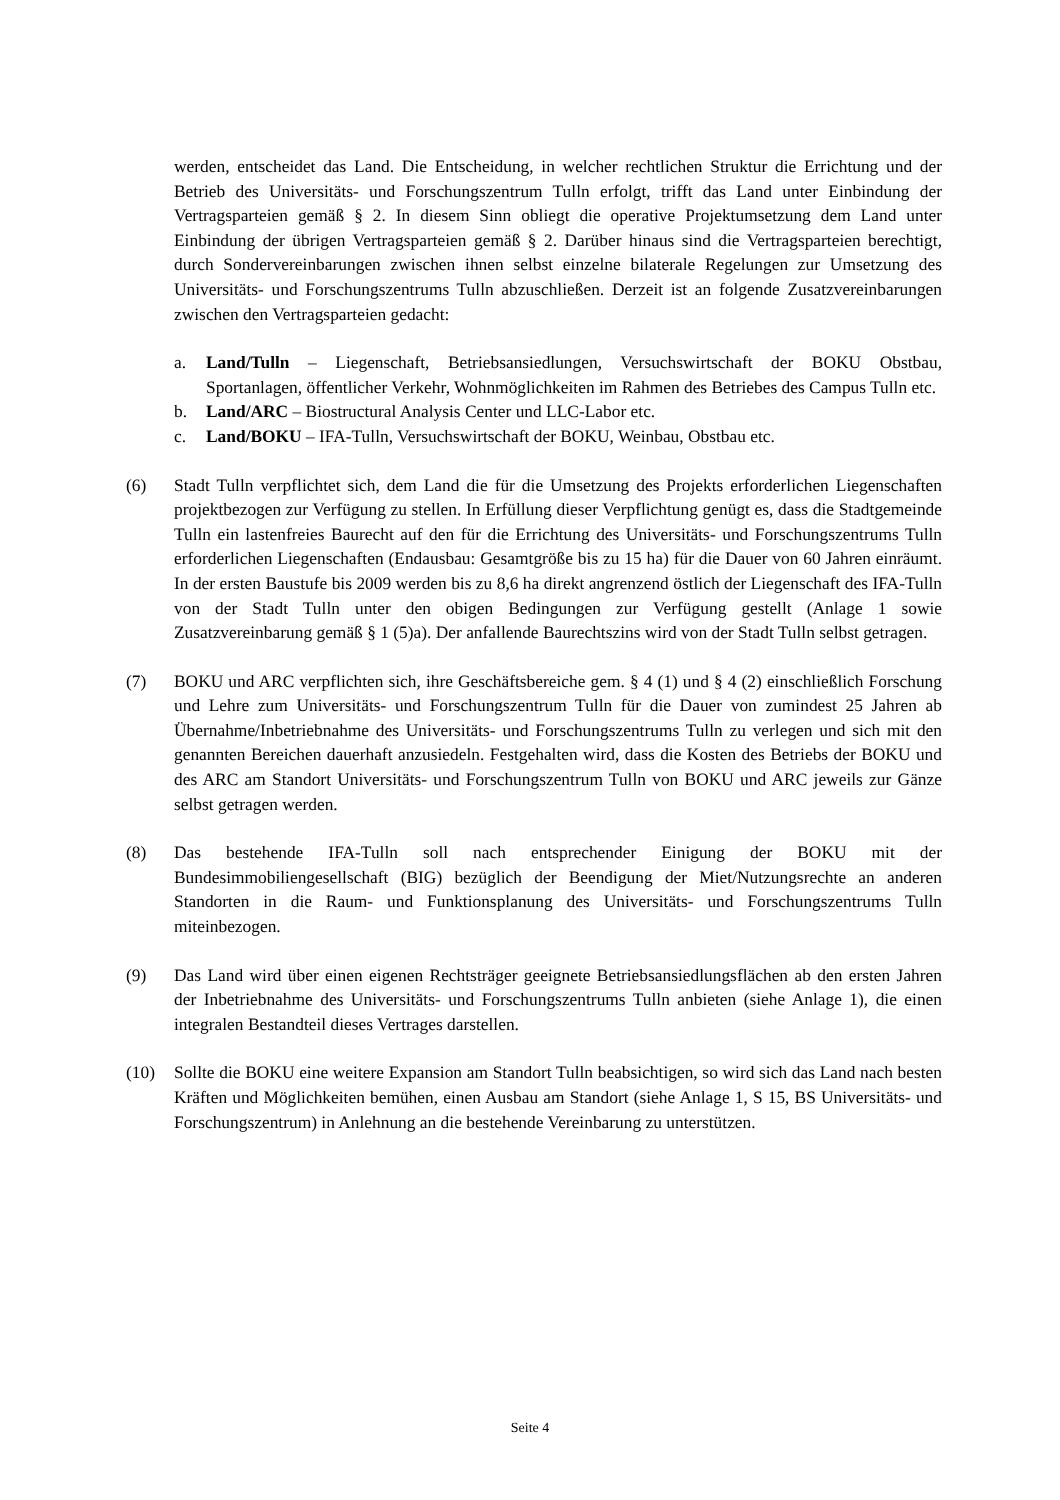werden, entscheidet das Land. Die Entscheidung, in welcher rechtlichen Struktur die Errichtung und der Betrieb des Universitäts- und Forschungszentrum Tulln erfolgt, trifft das Land unter Einbindung der Vertragsparteien gemäß § 2. In diesem Sinn obliegt die operative Projektumsetzung dem Land unter Einbindung der übrigen Vertragsparteien gemäß § 2. Darüber hinaus sind die Vertragsparteien berechtigt, durch Sondervereinbarungen zwischen ihnen selbst einzelne bilaterale Regelungen zur Umsetzung des Universitäts- und Forschungszentrums Tulln abzuschließen. Derzeit ist an folgende Zusatzvereinbarungen zwischen den Vertragsparteien gedacht:
a. Land/Tulln – Liegenschaft, Betriebsansiedlungen, Versuchswirtschaft der BOKU Obstbau, Sportanlagen, öffentlicher Verkehr, Wohnmöglichkeiten im Rahmen des Betriebes des Campus Tulln etc.
b. Land/ARC – Biostructural Analysis Center und LLC-Labor etc.
c. Land/BOKU – IFA-Tulln, Versuchswirtschaft der BOKU, Weinbau, Obstbau etc.
(6) Stadt Tulln verpflichtet sich, dem Land die für die Umsetzung des Projekts erforderlichen Liegenschaften projektbezogen zur Verfügung zu stellen. In Erfüllung dieser Verpflichtung genügt es, dass die Stadtgemeinde Tulln ein lastenfreies Baurecht auf den für die Errichtung des Universitäts- und Forschungszentrums Tulln erforderlichen Liegenschaften (Endausbau: Gesamtgröße bis zu 15 ha) für die Dauer von 60 Jahren einräumt. In der ersten Baustufe bis 2009 werden bis zu 8,6 ha direkt angrenzend östlich der Liegenschaft des IFA-Tulln von der Stadt Tulln unter den obigen Bedingungen zur Verfügung gestellt (Anlage 1 sowie Zusatzvereinbarung gemäß § 1 (5)a). Der anfallende Baurechtszins wird von der Stadt Tulln selbst getragen.
(7) BOKU und ARC verpflichten sich, ihre Geschäftsbereiche gem. § 4 (1) und § 4 (2) einschließlich Forschung und Lehre zum Universitäts- und Forschungszentrum Tulln für die Dauer von zumindest 25 Jahren ab Übernahme/Inbetriebnahme des Universitäts- und Forschungszentrums Tulln zu verlegen und sich mit den genannten Bereichen dauerhaft anzusiedeln. Festgehalten wird, dass die Kosten des Betriebs der BOKU und des ARC am Standort Universitäts- und Forschungszentrum Tulln von BOKU und ARC jeweils zur Gänze selbst getragen werden.
(8) Das bestehende IFA-Tulln soll nach entsprechender Einigung der BOKU mit der Bundesimmobiliengesellschaft (BIG) bezüglich der Beendigung der Miet/Nutzungsrechte an anderen Standorten in die Raum- und Funktionsplanung des Universitäts- und Forschungszentrums Tulln miteinbezogen.
(9) Das Land wird über einen eigenen Rechtsträger geeignete Betriebsansiedlungsflächen ab den ersten Jahren der Inbetriebnahme des Universitäts- und Forschungszentrums Tulln anbieten (siehe Anlage 1), die einen integralen Bestandteil dieses Vertrages darstellen.
(10) Sollte die BOKU eine weitere Expansion am Standort Tulln beabsichtigen, so wird sich das Land nach besten Kräften und Möglichkeiten bemühen, einen Ausbau am Standort (siehe Anlage 1, S 15, BS Universitäts- und Forschungszentrum) in Anlehnung an die bestehende Vereinbarung zu unterstützen.
Seite 4